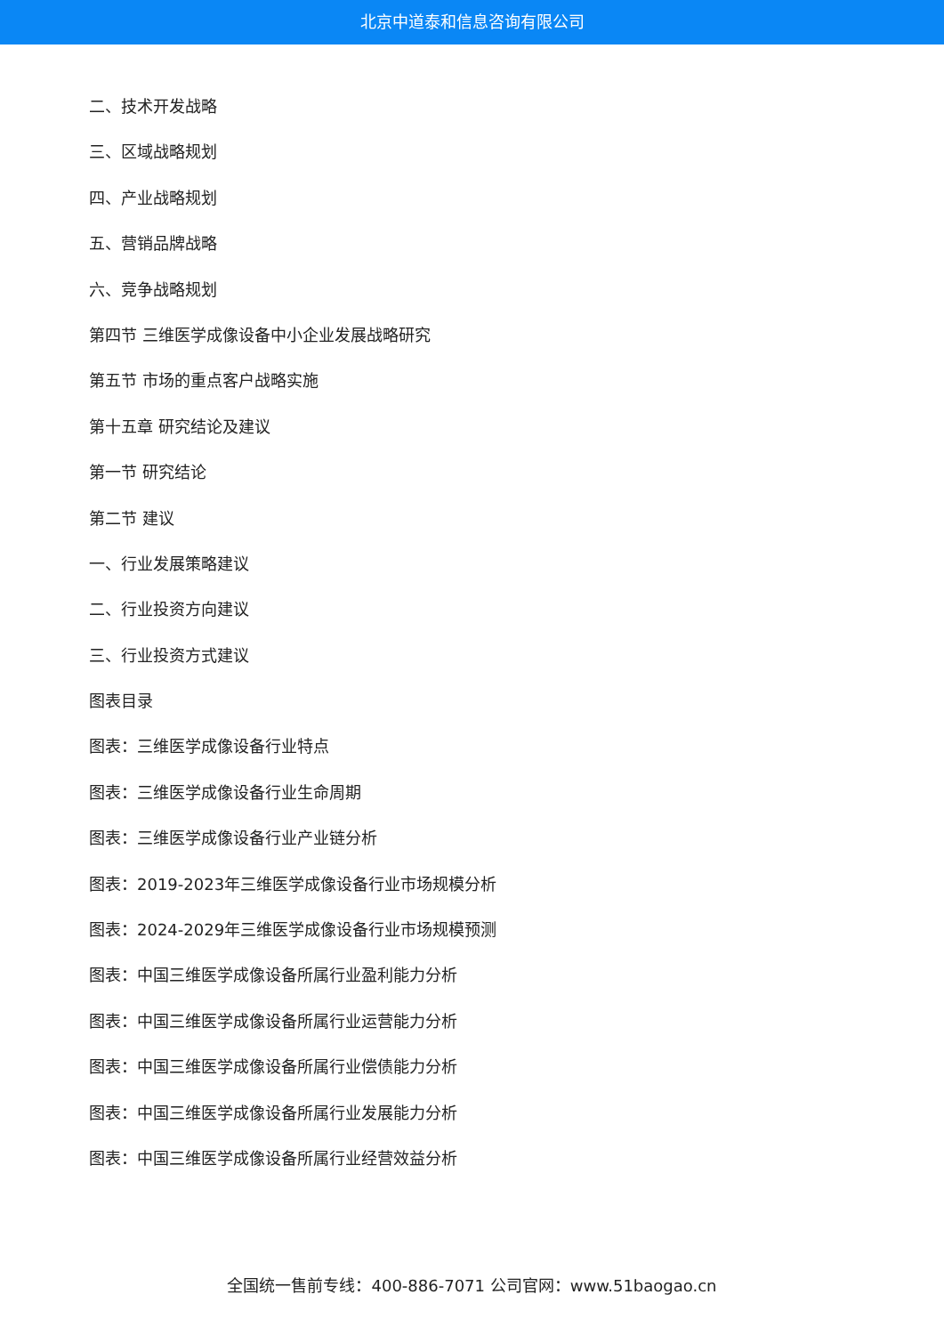北京中道泰和信息咨询有限公司
二、技术开发战略
三、区域战略规划
四、产业战略规划
五、营销品牌战略
六、竞争战略规划
第四节 三维医学成像设备中小企业发展战略研究
第五节 市场的重点客户战略实施
第十五章 研究结论及建议
第一节 研究结论
第二节 建议
一、行业发展策略建议
二、行业投资方向建议
三、行业投资方式建议
图表目录
图表：三维医学成像设备行业特点
图表：三维医学成像设备行业生命周期
图表：三维医学成像设备行业产业链分析
图表：2019-2023年三维医学成像设备行业市场规模分析
图表：2024-2029年三维医学成像设备行业市场规模预测
图表：中国三维医学成像设备所属行业盈利能力分析
图表：中国三维医学成像设备所属行业运营能力分析
图表：中国三维医学成像设备所属行业偿债能力分析
图表：中国三维医学成像设备所属行业发展能力分析
图表：中国三维医学成像设备所属行业经营效益分析
全国统一售前专线：400-886-7071 公司官网：www.51baogao.cn